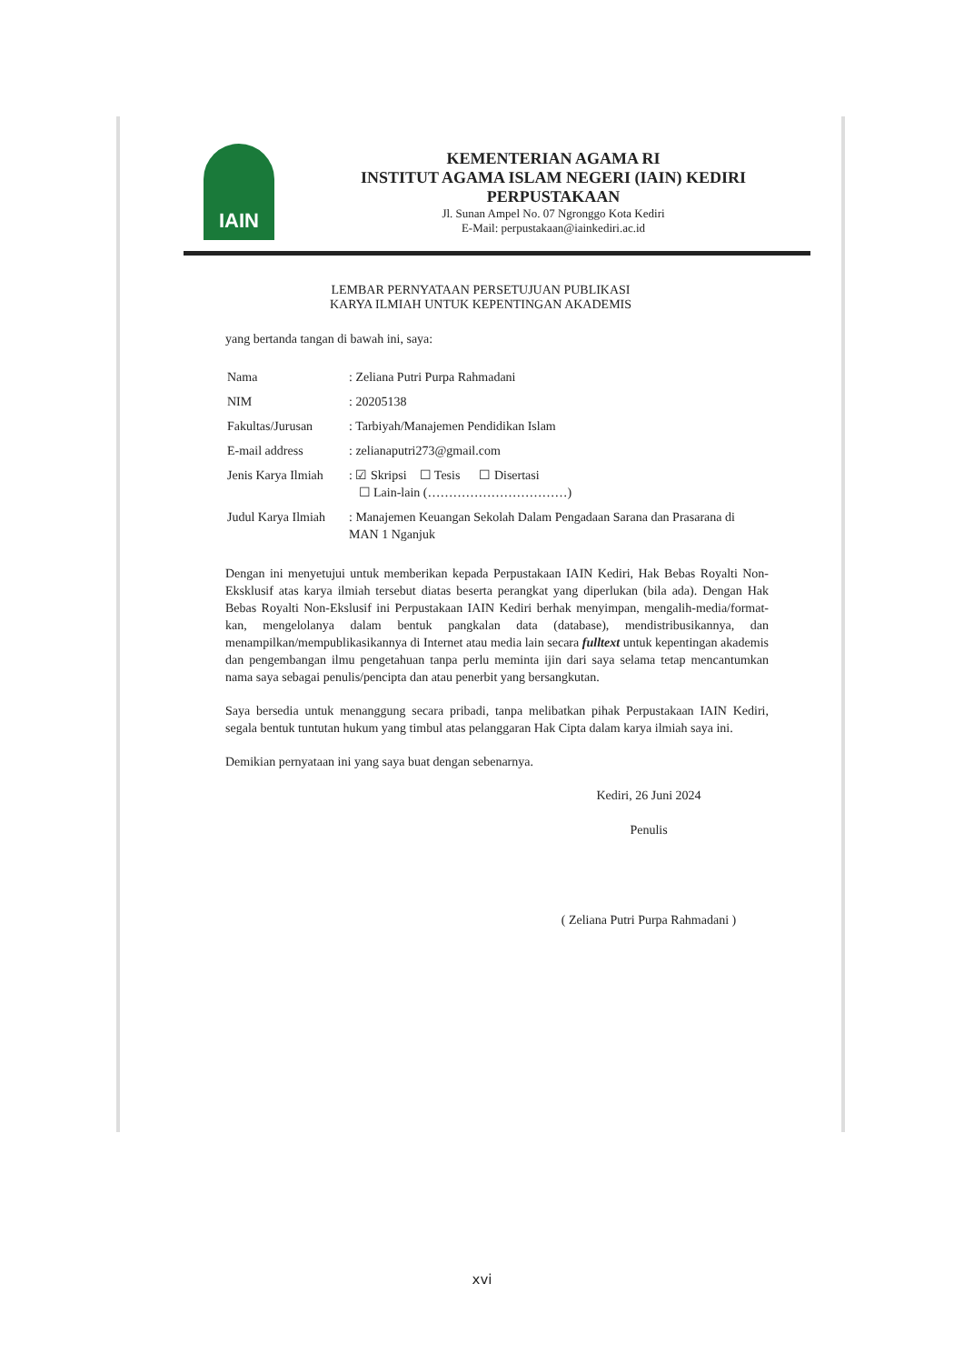IAIN
KEMENTERIAN AGAMA RI
INSTITUT AGAMA ISLAM NEGERI (IAIN) KEDIRI
PERPUSTAKAAN
Jl. Sunan Ampel No. 07 Ngronggo Kota Kediri
E-Mail: perpustakaan@iainkediri.ac.id
LEMBAR PERNYATAAN PERSETUJUAN PUBLIKASI
KARYA ILMIAH UNTUK KEPENTINGAN AKADEMIS
yang bertanda tangan di bawah ini, saya:
| Nama | : Zeliana Putri Purpa Rahmadani |
| NIM | : 20205138 |
| Fakultas/Jurusan | : Tarbiyah/Manajemen Pendidikan Islam |
| E-mail address | : zelianaputri273@gmail.com |
| Jenis Karya Ilmiah | : ☑ Skripsi ☐ Tesis ☐ Disertasi ☐ Lain-lain (……………………………) |
| Judul Karya Ilmiah | : Manajemen Keuangan Sekolah Dalam Pengadaan Sarana dan Prasarana di MAN 1 Nganjuk |
Dengan ini menyetujui untuk memberikan kepada Perpustakaan IAIN Kediri, Hak Bebas Royalti Non-Eksklusif atas karya ilmiah tersebut diatas beserta perangkat yang diperlukan (bila ada). Dengan Hak Bebas Royalti Non-Ekslusif ini Perpustakaan IAIN Kediri berhak menyimpan, mengalih-media/format-kan, mengelolanya dalam bentuk pangkalan data (database), mendistribusikannya, dan menampilkan/mempublikasikannya di Internet atau media lain secara fulltext untuk kepentingan akademis dan pengembangan ilmu pengetahuan tanpa perlu meminta ijin dari saya selama tetap mencantumkan nama saya sebagai penulis/pencipta dan atau penerbit yang bersangkutan.
Saya bersedia untuk menanggung secara pribadi, tanpa melibatkan pihak Perpustakaan IAIN Kediri, segala bentuk tuntutan hukum yang timbul atas pelanggaran Hak Cipta dalam karya ilmiah saya ini.
Demikian pernyataan ini yang saya buat dengan sebenarnya.
Kediri, 26 Juni 2024
Penulis
( Zeliana Putri Purpa Rahmadani )
xvi